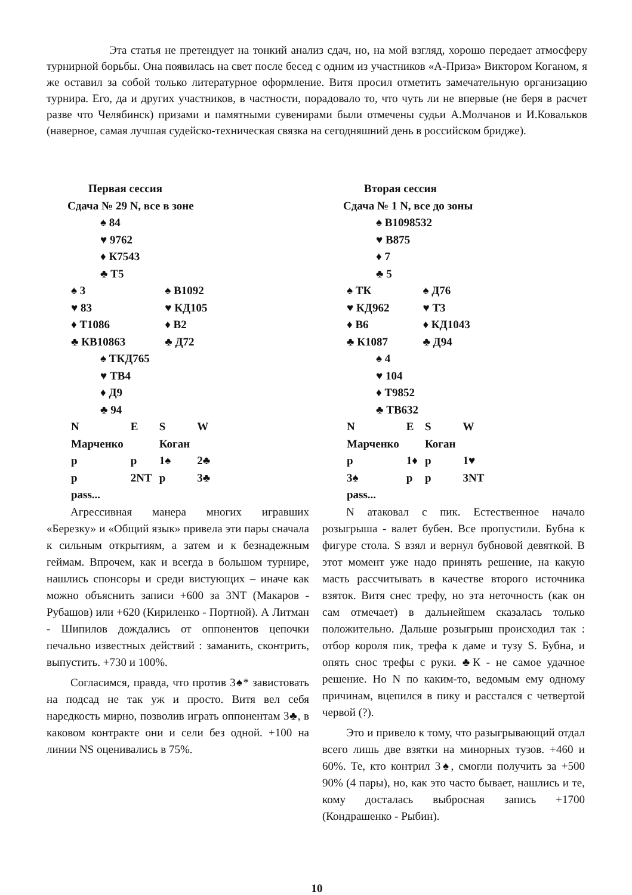Эта статья не претендует на тонкий анализ сдач, но, на мой взгляд, хорошо передает атмосферу турнирной борьбы. Она появилась на свет после бесед с одним из участников «А-Приза» Виктором Коганом, я же оставил за собой только литературное оформление. Витя просил отметить замечательную организацию турнира. Его, да и других участников, в частности, порадовало то, что чуть ли не впервые (не беря в расчет разве что Челябинск) призами и памятными сувенирами были отмечены судьи А.Молчанов и И.Ковальков (наверное, самая лучшая судейско-техническая связка на сегодняшний день в российском бридже).
Первая сессия
Сдача № 29 N, все в зоне
♠ 84
♥ 9762
♦ К7543
♣ Т5
| ♠ 3 | ♠ В1092 |
| ♥ 83 | ♥ КД105 |
| ♦ Т1086 | ♦ В2 |
| ♣ КВ10863 | ♣ Д72 |
♠ ТКД765
♥ ТВ4
♦ Д9
♣ 94
| N | E | S | W |
| Марченко | | Коган | |
| p | p | 1♠ | 2♣ |
| p | 2NT | p | 3♣ |
| pass... | | | |
Агрессивная манера многих игравших «Березку» и «Общий язык» привела эти пары сначала к сильным открытиям, а затем и к безнадежным геймам. Впрочем, как и всегда в большом турнире, нашлись спонсоры и среди вистующих – иначе как можно объяснить записи +600 за 3NT (Макаров - Рубашов) или +620 (Кириленко - Портной). А Литман - Шипилов дождались от оппонентов цепочки печально известных действий : заманить, сконтрить, выпустить. +730 и 100%.
Согласимся, правда, что против 3♠* завистовать на подсад не так уж и просто. Витя вел себя наредкость мирно, позволив играть оппонентам 3♣, в каковом контракте они и сели без одной. +100 на линии NS оценивались в 75%.
Вторая сессия
Сдача № 1 N, все до зоны
♠ В1098532
♥ В875
♦ 7
♣ 5
| ♠ ТК | ♠ Д76 |
| ♥ КД962 | ♥ Т3 |
| ♦ В6 | ♦ КД1043 |
| ♣ К1087 | ♣ Д94 |
♠ 4
♥ 104
♦ Т9852
♣ ТВ632
| N | E | S | W |
| Марченко | | Коган | |
| p | 1♦ | p | 1♥ |
| 3♠ | p | p | 3NT |
| pass... | | | |
N атаковал с пик. Естественное начало розыгрыша - валет бубен. Все пропустили. Бубна к фигуре стола. S взял и вернул бубновой девяткой. В этот момент уже надо принять решение, на какую масть рассчитывать в качестве второго источника взяток. Витя снес трефу, но эта неточность (как он сам отмечает) в дальнейшем сказалась только положительно. Дальше розыгрыш происходил так : отбор короля пик, трефа к даме и тузу S. Бубна, и опять снос трефы с руки. ♣К - не самое удачное решение. Но N по каким-то, ведомым ему одному причинам, вцепился в пику и расстался с четвертой червой (?).
Это и привело к тому, что разыгрывающий отдал всего лишь две взятки на минорных тузов. +460 и 60%. Те, кто контрил 3♠, смогли получить за +500 90% (4 пары), но, как это часто бывает, нашлись и те, кому досталась выбросная запись +1700 (Кондрашенко - Рыбин).
10